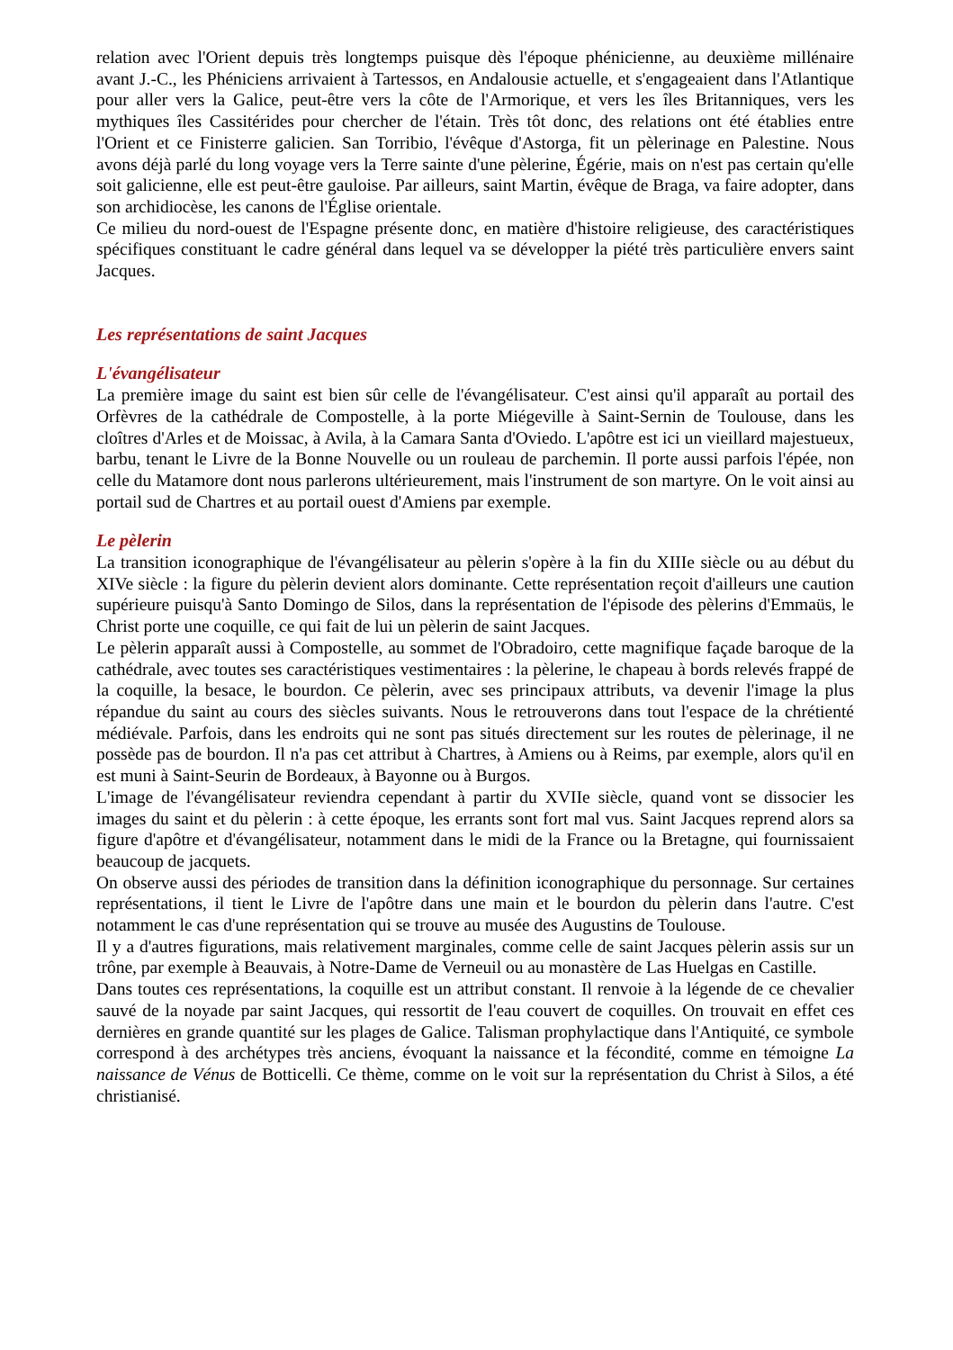relation avec l'Orient depuis très longtemps puisque dès l'époque phénicienne, au deuxième millénaire avant J.-C., les Phéniciens arrivaient à Tartessos, en Andalousie actuelle, et s'engageaient dans l'Atlantique pour aller vers la Galice, peut-être vers la côte de l'Armorique, et vers les îles Britanniques, vers les mythiques îles Cassitérides pour chercher de l'étain. Très tôt donc, des relations ont été établies entre l'Orient et ce Finisterre galicien. San Torribio, l'évêque d'Astorga, fit un pèlerinage en Palestine. Nous avons déjà parlé du long voyage vers la Terre sainte d'une pèlerine, Égérie, mais on n'est pas certain qu'elle soit galicienne, elle est peut-être gauloise. Par ailleurs, saint Martin, évêque de Braga, va faire adopter, dans son archidiocèse, les canons de l'Église orientale.
Ce milieu du nord-ouest de l'Espagne présente donc, en matière d'histoire religieuse, des caractéristiques spécifiques constituant le cadre général dans lequel va se développer la piété très particulière envers saint Jacques.
Les représentations de saint Jacques
L'évangélisateur
La première image du saint est bien sûr celle de l'évangélisateur. C'est ainsi qu'il apparaît au portail des Orfèvres de la cathédrale de Compostelle, à la porte Miégeville à Saint-Sernin de Toulouse, dans les cloîtres d'Arles et de Moissac, à Avila, à la Camara Santa d'Oviedo. L'apôtre est ici un vieillard majestueux, barbu, tenant le Livre de la Bonne Nouvelle ou un rouleau de parchemin. Il porte aussi parfois l'épée, non celle du Matamore dont nous parlerons ultérieurement, mais l'instrument de son martyre. On le voit ainsi au portail sud de Chartres et au portail ouest d'Amiens par exemple.
Le pèlerin
La transition iconographique de l'évangélisateur au pèlerin s'opère à la fin du XIIIe siècle ou au début du XIVe siècle : la figure du pèlerin devient alors dominante. Cette représentation reçoit d'ailleurs une caution supérieure puisqu'à Santo Domingo de Silos, dans la représentation de l'épisode des pèlerins d'Emmaüs, le Christ porte une coquille, ce qui fait de lui un pèlerin de saint Jacques.
Le pèlerin apparaît aussi à Compostelle, au sommet de l'Obradoiro, cette magnifique façade baroque de la cathédrale, avec toutes ses caractéristiques vestimentaires : la pèlerine, le chapeau à bords relevés frappé de la coquille, la besace, le bourdon. Ce pèlerin, avec ses principaux attributs, va devenir l'image la plus répandue du saint au cours des siècles suivants. Nous le retrouverons dans tout l'espace de la chrétienté médiévale. Parfois, dans les endroits qui ne sont pas situés directement sur les routes de pèlerinage, il ne possède pas de bourdon. Il n'a pas cet attribut à Chartres, à Amiens ou à Reims, par exemple, alors qu'il en est muni à Saint-Seurin de Bordeaux, à Bayonne ou à Burgos.
L'image de l'évangélisateur reviendra cependant à partir du XVIIe siècle, quand vont se dissocier les images du saint et du pèlerin : à cette époque, les errants sont fort mal vus. Saint Jacques reprend alors sa figure d'apôtre et d'évangélisateur, notamment dans le midi de la France ou la Bretagne, qui fournissaient beaucoup de jacquets.
On observe aussi des périodes de transition dans la définition iconographique du personnage. Sur certaines représentations, il tient le Livre de l'apôtre dans une main et le bourdon du pèlerin dans l'autre. C'est notamment le cas d'une représentation qui se trouve au musée des Augustins de Toulouse.
Il y a d'autres figurations, mais relativement marginales, comme celle de saint Jacques pèlerin assis sur un trône, par exemple à Beauvais, à Notre-Dame de Verneuil ou au monastère de Las Huelgas en Castille.
Dans toutes ces représentations, la coquille est un attribut constant. Il renvoie à la légende de ce chevalier sauvé de la noyade par saint Jacques, qui ressortit de l'eau couvert de coquilles. On trouvait en effet ces dernières en grande quantité sur les plages de Galice. Talisman prophylactique dans l'Antiquité, ce symbole correspond à des archétypes très anciens, évoquant la naissance et la fécondité, comme en témoigne La naissance de Vénus de Botticelli. Ce thème, comme on le voit sur la représentation du Christ à Silos, a été christianisé.